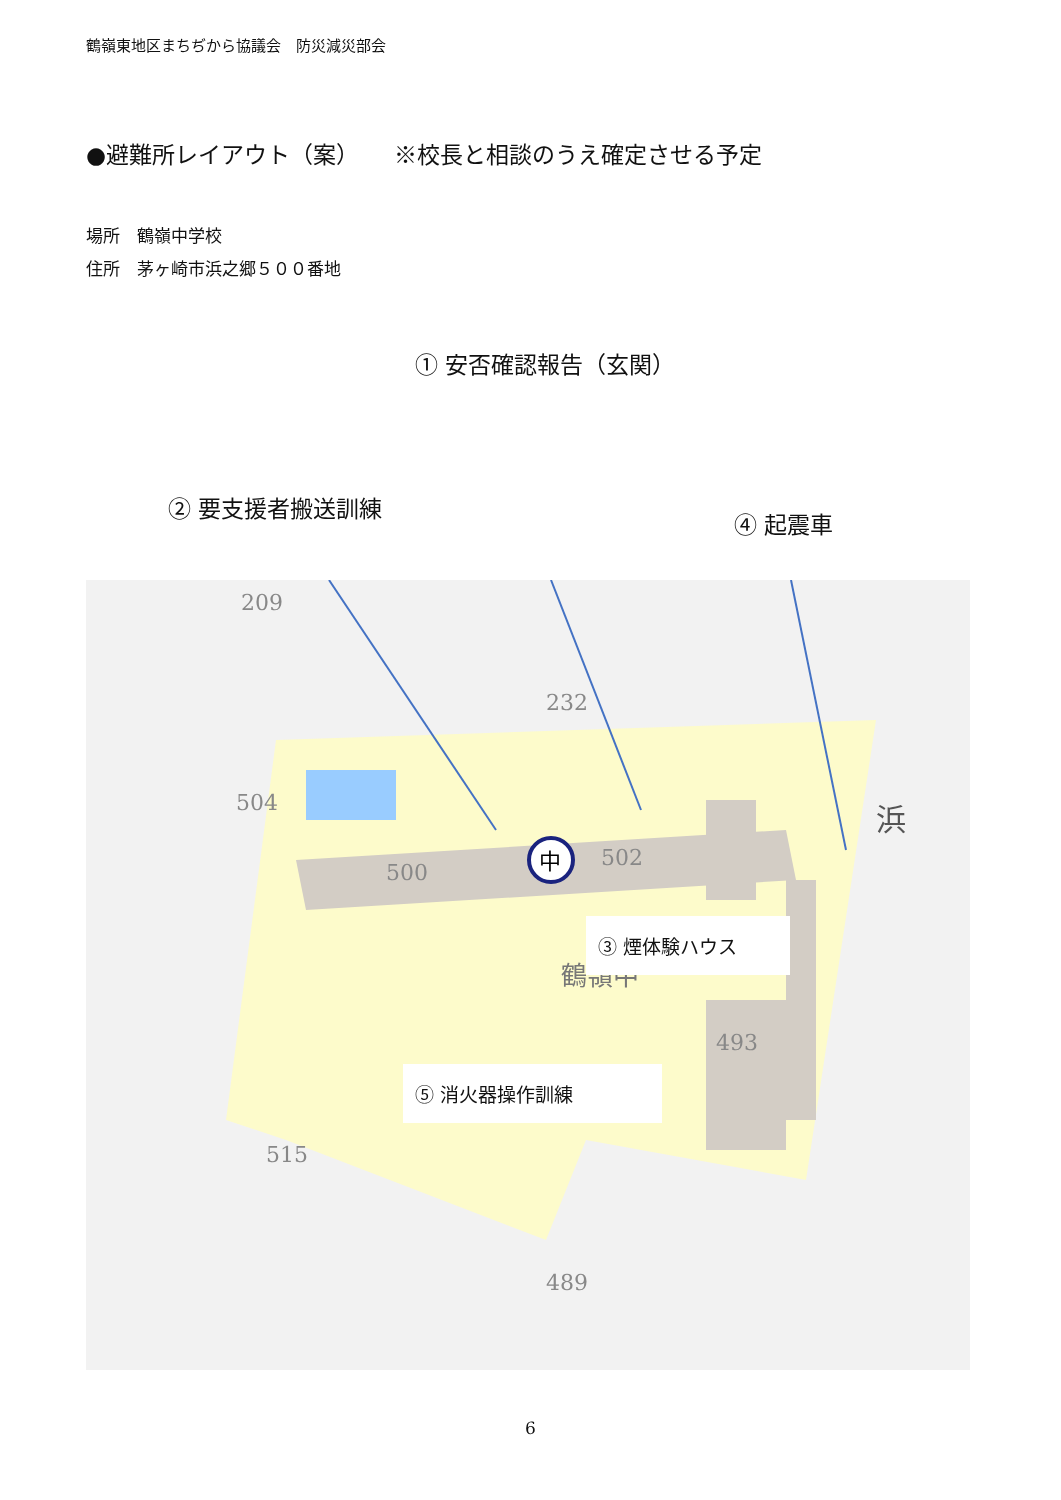鶴嶺東地区まちぢから協議会　防災減災部会
●避難所レイアウト（案）　　※校長と相談のうえ確定させる予定
場所　鶴嶺中学校
住所　茅ヶ崎市浜之郷５００番地
① 安否確認報告（玄関）
② 要支援者搬送訓練
④ 起震車
中
500
502
鶴嶺中
493
489
504
515
232
209
浜
③ 煙体験ハウス
⑤ 消火器操作訓練
6